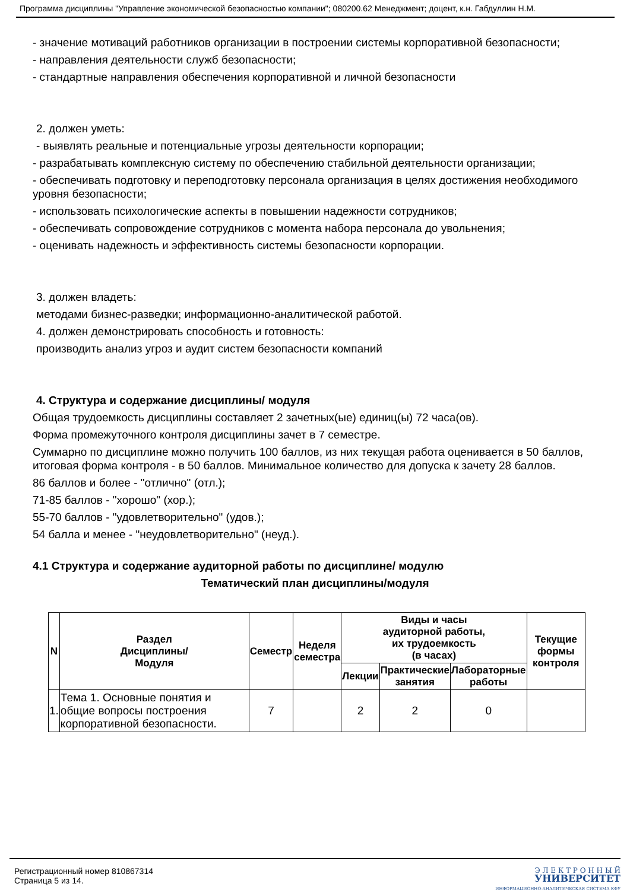Программа дисциплины "Управление экономической безопасностью компании"; 080200.62 Менеджмент; доцент, к.н. Габдуллин Н.М.
- значение мотиваций работников организации в построении системы корпоративной безопасности;
- направления деятельности служб безопасности;
- стандартные направления обеспечения корпоративной и личной безопасности
2. должен уметь:
- выявлять реальные и потенциальные угрозы деятельности корпорации;
- разрабатывать комплексную систему по обеспечению стабильной деятельности организации;
- обеспечивать подготовку и переподготовку персонала организация в целях достижения необходимого уровня безопасности;
- использовать психологические аспекты в повышении надежности сотрудников;
- обеспечивать сопровождение сотрудников с момента набора персонала до увольнения;
- оценивать надежность и эффективность системы безопасности корпорации.
3. должен владеть:
методами бизнес-разведки; информационно-аналитической работой.
4. должен демонстрировать способность и готовность:
производить анализ угроз и аудит систем безопасности компаний
4. Структура и содержание дисциплины/ модуля
Общая трудоемкость дисциплины составляет 2 зачетных(ые) единиц(ы) 72 часа(ов).
Форма промежуточного контроля дисциплины зачет в 7 семестре.
Суммарно по дисциплине можно получить 100 баллов, из них текущая работа оценивается в 50 баллов, итоговая форма контроля - в 50 баллов. Минимальное количество для допуска к зачету 28 баллов.
86 баллов и более - "отлично" (отл.);
71-85 баллов - "хорошо" (хор.);
55-70 баллов - "удовлетворительно" (удов.);
54 балла и менее - "неудовлетворительно" (неуд.).
4.1 Структура и содержание аудиторной работы по дисциплине/ модулю
Тематический план дисциплины/модуля
| N | Раздел Дисциплины/ Модуля | Семестр | Неделя семестра | Виды и часы аудиторной работы, их трудоемкость (в часах) | | | Текущие формы контроля |
| --- | --- | --- | --- | --- | --- | --- | --- |
| | | | | Лекции | Практические занятия | Лабораторные работы | |
| 1. | Тема 1. Основные понятия и общие вопросы построения корпоративной безопасности. | 7 | | 2 | 2 | 0 | |
Регистрационный номер 810867314
Страница 5 из 14.
Э Л Е К Т Р О Н Н Ы Й
УНИВЕРСИТЕТ
ИНФОРМАЦИОННО-АНАЛИТИЧЕСКАЯ СИСТЕМА КФУ